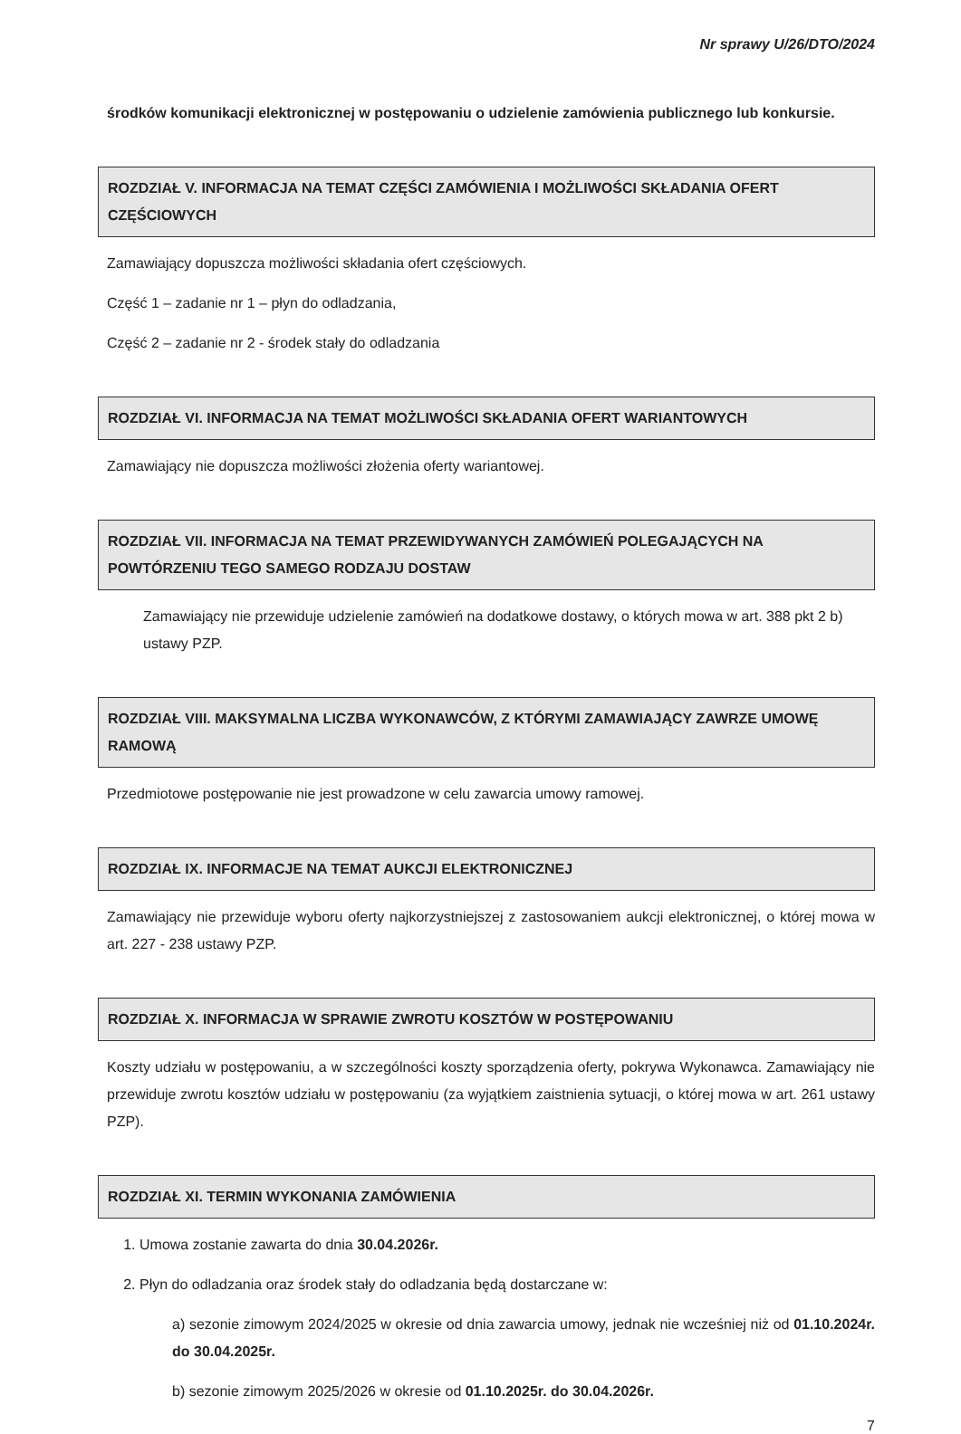Nr sprawy U/26/DTO/2024
środków komunikacji elektronicznej w postępowaniu o udzielenie zamówienia publicznego lub konkursie.
ROZDZIAŁ V. INFORMACJA NA TEMAT CZĘŚCI ZAMÓWIENIA I MOŻLIWOŚCI SKŁADANIA OFERT CZĘŚCIOWYCH
Zamawiający dopuszcza możliwości składania ofert częściowych.
Część 1 – zadanie nr 1 – płyn do odladzania,
Część 2 – zadanie nr 2 - środek stały do odladzania
ROZDZIAŁ VI. INFORMACJA NA TEMAT MOŻLIWOŚCI SKŁADANIA OFERT WARIANTOWYCH
Zamawiający nie dopuszcza możliwości złożenia oferty wariantowej.
ROZDZIAŁ VII. INFORMACJA NA TEMAT PRZEWIDYWANYCH ZAMÓWIEŃ POLEGAJĄCYCH NA POWTÓRZENIU TEGO SAMEGO RODZAJU DOSTAW
Zamawiający nie przewiduje udzielenie zamówień na dodatkowe dostawy, o których mowa w art. 388 pkt 2 b) ustawy PZP.
ROZDZIAŁ VIII. MAKSYMALNA LICZBA WYKONAWCÓW, Z KTÓRYMI ZAMAWIAJĄCY ZAWRZE UMOWĘ RAMOWĄ
Przedmiotowe postępowanie nie jest prowadzone w celu zawarcia umowy ramowej.
ROZDZIAŁ IX. INFORMACJE NA TEMAT AUKCJI ELEKTRONICZNEJ
Zamawiający nie przewiduje wyboru oferty najkorzystniejszej z zastosowaniem aukcji elektronicznej, o której mowa w art. 227 - 238 ustawy PZP.
ROZDZIAŁ X. INFORMACJA W SPRAWIE ZWROTU KOSZTÓW W POSTĘPOWANIU
Koszty udziału w postępowaniu, a w szczególności koszty sporządzenia oferty, pokrywa Wykonawca. Zamawiający nie przewiduje zwrotu kosztów udziału w postępowaniu (za wyjątkiem zaistnienia sytuacji, o której mowa w art. 261 ustawy PZP).
ROZDZIAŁ XI. TERMIN WYKONANIA ZAMÓWIENIA
1. Umowa zostanie zawarta do dnia 30.04.2026r.
2. Płyn do odladzania oraz środek stały do odladzania będą dostarczane w:
a) sezonie zimowym 2024/2025 w okresie od dnia zawarcia umowy, jednak nie wcześniej niż od 01.10.2024r. do 30.04.2025r.
b) sezonie zimowym 2025/2026 w okresie od 01.10.2025r. do 30.04.2026r.
7